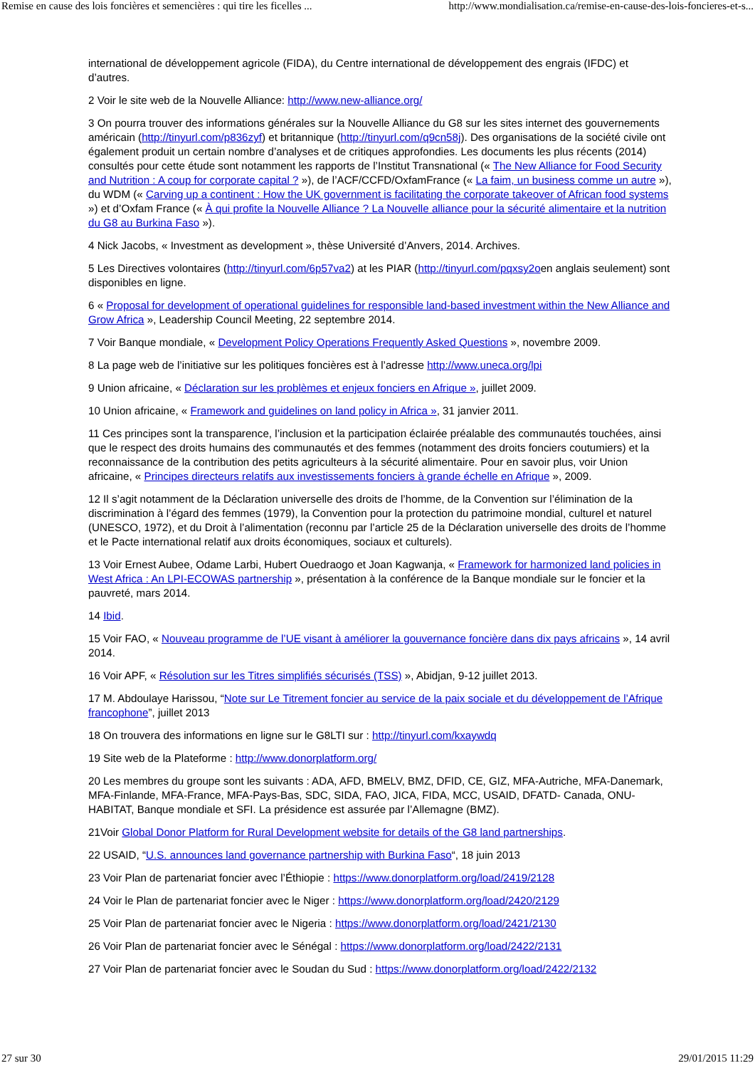Remise en cause des lois foncières et semencières : qui tire les ficelles ... http://www.mondialisation.ca/remise-en-cause-des-lois-foncieres-et-s...
international de développement agricole (FIDA), du Centre international de développement des engrais (IFDC) et d’autres.
2 Voir le site web de la Nouvelle Alliance: http://www.new-alliance.org/
3 On pourra trouver des informations générales sur la Nouvelle Alliance du G8 sur les sites internet des gouvernements américain (http://tinyurl.com/p836zyf) et britannique (http://tinyurl.com/q9cn58j). Des organisations de la société civile ont également produit un certain nombre d’analyses et de critiques approfondies. Les documents les plus récents (2014) consultés pour cette étude sont notamment les rapports de l’Institut Transnational (« The New Alliance for Food Security and Nutrition : A coup for corporate capital ? »), de l’ACF/CCFD/OxfamFrance (« La faim, un business comme un autre »), du WDM (« Carving up a continent : How the UK government is facilitating the corporate takeover of African food systems ») et d’Oxfam France (« À qui profite la Nouvelle Alliance ? La Nouvelle alliance pour la sécurité alimentaire et la nutrition du G8 au Burkina Faso »).
4 Nick Jacobs, « Investment as development », thèse Université d’Anvers, 2014. Archives.
5 Les Directives volontaires (http://tinyurl.com/6p57va2) at les PIAR (http://tinyurl.com/pqxsy2oen anglais seulement) sont disponibles en ligne.
6 « Proposal for development of operational guidelines for responsible land-based investment within the New Alliance and Grow Africa », Leadership Council Meeting, 22 septembre 2014.
7 Voir Banque mondiale, « Development Policy Operations Frequently Asked Questions », novembre 2009.
8 La page web de l’initiative sur les politiques foncières est à l’adresse http://www.uneca.org/lpi
9 Union africaine, « Déclaration sur les problèmes et enjeux fonciers en Afrique », juillet 2009.
10 Union africaine, « Framework and guidelines on land policy in Africa », 31 janvier 2011.
11 Ces principes sont la transparence, l’inclusion et la participation éclairée préalable des communautés touchées, ainsi que le respect des droits humains des communautés et des femmes (notamment des droits fonciers coutumiers) et la reconnaissance de la contribution des petits agriculteurs à la sécurité alimentaire. Pour en savoir plus, voir Union africaine, « Principes directeurs relatifs aux investissements fonciers à grande échelle en Afrique », 2009.
12 Il s’agit notamment de la Déclaration universelle des droits de l’homme, de la Convention sur l’élimination de la discrimination à l’égard des femmes (1979), la Convention pour la protection du patrimoine mondial, culturel et naturel (UNESCO, 1972), et du Droit à l’alimentation (reconnu par l’article 25 de la Déclaration universelle des droits de l’homme et le Pacte international relatif aux droits économiques, sociaux et culturels).
13 Voir Ernest Aubee, Odame Larbi, Hubert Ouedraogo et Joan Kagwanja, « Framework for harmonized land policies in West Africa : An LPI-ECOWAS partnership », présentation à la conférence de la Banque mondiale sur le foncier et la pauvreté, mars 2014.
14 Ibid.
15 Voir FAO, « Nouveau programme de l’UE visant à améliorer la gouvernance foncière dans dix pays africains », 14 avril 2014.
16 Voir APF, « Résolution sur les Titres simplifiés sécurisés (TSS) », Abidjan, 9-12 juillet 2013.
17 M. Abdoulaye Harissou, “Note sur Le Titrement foncier au service de la paix sociale et du développement de l’Afrique francophone”, juillet 2013
18 On trouvera des informations en ligne sur le G8LTI sur : http://tinyurl.com/kxaywdq
19 Site web de la Plateforme : http://www.donorplatform.org/
20 Les membres du groupe sont les suivants : ADA, AFD, BMELV, BMZ, DFID, CE, GIZ, MFA-Autriche, MFA-Danemark, MFA-Finlande, MFA-France, MFA-Pays-Bas, SDC, SIDA, FAO, JICA, FIDA, MCC, USAID, DFATD- Canada, ONU-HABITAT, Banque mondiale et SFI. La présidence est assurée par l’Allemagne (BMZ).
21Voir Global Donor Platform for Rural Development website for details of the G8 land partnerships.
22 USAID, “U.S. announces land governance partnership with Burkina Faso“, 18 juin 2013
23 Voir Plan de partenariat foncier avec l’Éthiopie : https://www.donorplatform.org/load/2419/2128
24 Voir le Plan de partenariat foncier avec le Niger : https://www.donorplatform.org/load/2420/2129
25 Voir Plan de partenariat foncier avec le Nigeria : https://www.donorplatform.org/load/2421/2130
26 Voir Plan de partenariat foncier avec le Sénégal : https://www.donorplatform.org/load/2422/2131
27 Voir Plan de partenariat foncier avec le Soudan du Sud : https://www.donorplatform.org/load/2422/2132
27 sur 30 29/01/2015 11:29